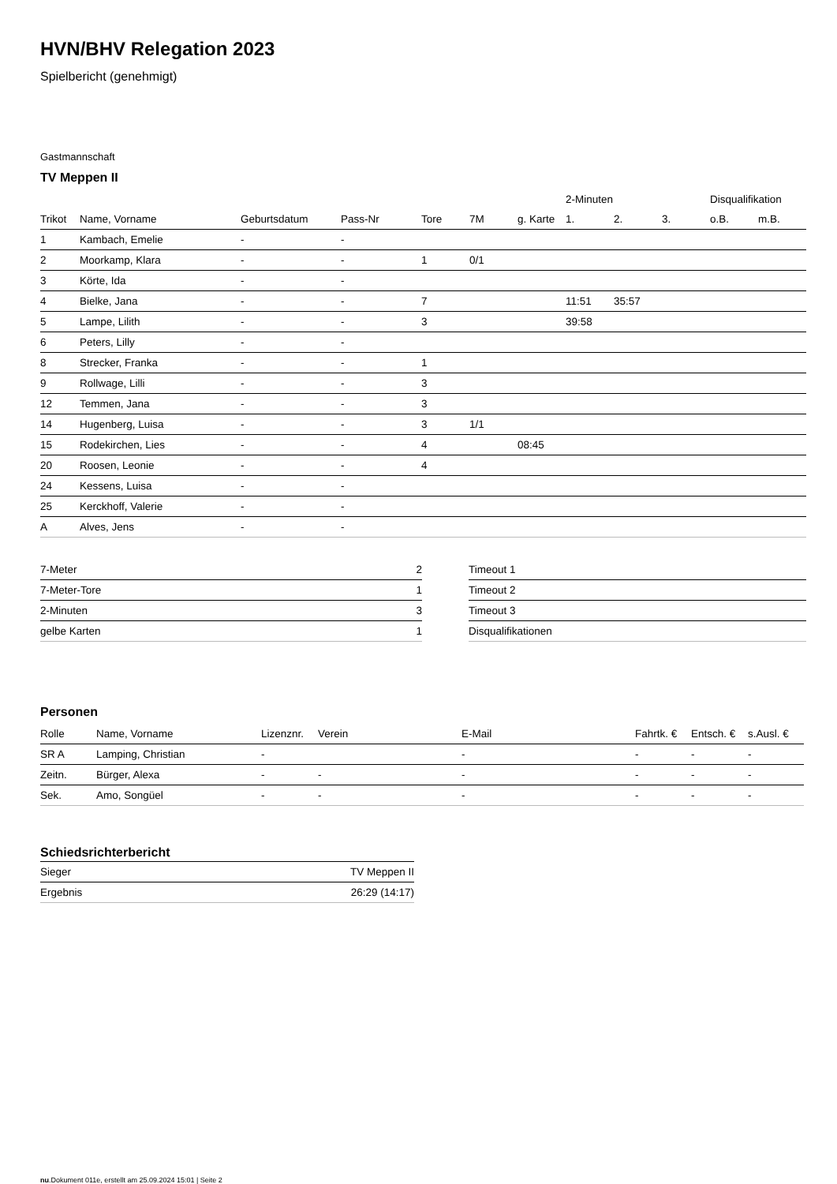HVN/BHV Relegation 2023
Spielbericht (genehmigt)
Gastmannschaft
TV Meppen II
| | | | | | | | 2-Minuten | | | Disqualifikation | |
| --- | --- | --- | --- | --- | --- | --- | --- | --- | --- | --- | --- |
| Trikot | Name, Vorname | Geburtsdatum | Pass-Nr | Tore | 7M | g. Karte | 1. | 2. | 3. | o.B. | m.B. |
| 1 | Kambach, Emelie | - | - | | | | | | | | |
| 2 | Moorkamp, Klara | - | - | 1 | 0/1 | | | | | | |
| 3 | Körte, Ida | - | - | | | | | | | | |
| 4 | Bielke, Jana | - | - | 7 | | | 11:51 | 35:57 | | | |
| 5 | Lampe, Lilith | - | - | 3 | | | 39:58 | | | | |
| 6 | Peters, Lilly | - | - | | | | | | | | |
| 8 | Strecker, Franka | - | - | 1 | | | | | | | |
| 9 | Rollwage, Lilli | - | - | 3 | | | | | | | |
| 12 | Temmen, Jana | - | - | 3 | | | | | | | |
| 14 | Hugenberg, Luisa | - | - | 3 | 1/1 | | | | | | |
| 15 | Rodekirchen, Lies | - | - | 4 | | 08:45 | | | | | |
| 20 | Roosen, Leonie | - | - | 4 | | | | | | | |
| 24 | Kessens, Luisa | - | - | | | | | | | | |
| 25 | Kerckhoff, Valerie | - | - | | | | | | | | |
| A | Alves, Jens | - | - | | | | | | | | |
| 7-Meter | 2 |
| 7-Meter-Tore | 1 |
| 2-Minuten | 3 |
| gelbe Karten | 1 |
| Timeout 1 |
| Timeout 2 |
| Timeout 3 |
| Disqualifikationen |
Personen
| Rolle | Name, Vorname | Lizenznr. | Verein | E-Mail | Fahrtk. € | Entsch. € | s.Ausl. € |
| --- | --- | --- | --- | --- | --- | --- | --- |
| SR A | Lamping, Christian | - | | - | - | - | - |
| Zeitn. | Bürger, Alexa | - | - | - | - | - | - |
| Sek. | Amo, Songüel | - | - | - | - | - | - |
Schiedsrichterbericht
| Sieger | TV Meppen II |
| Ergebnis | 26:29 (14:17) |
nu.Dokument 011e, erstellt am 25.09.2024 15:01 | Seite 2